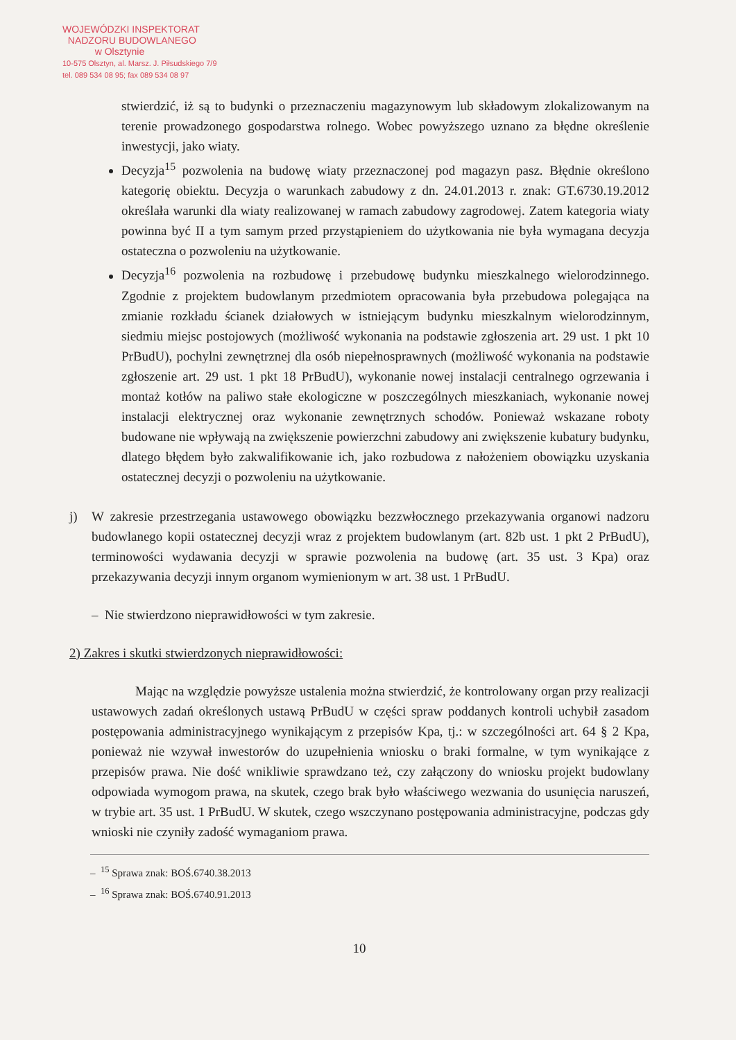WOJEWÓDZKI INSPEKTORAT
NADZORU BUDOWLANEGO
w Olsztynie
10-575 Olsztyn, al. Marsz. J. Piłsudskiego 7/9
tel. 089 534 08 95; fax 089 534 08 97
stwierdzić, iż są to budynki o przeznaczeniu magazynowym lub składowym zlokalizowanym na terenie prowadzonego gospodarstwa rolnego. Wobec powyższego uznano za błędne określenie inwestycji, jako wiaty.
Decyzja<sup>15</sup> pozwolenia na budowę wiaty przeznaczonej pod magazyn pasz. Błędnie określono kategorię obiektu. Decyzja o warunkach zabudowy z dn. 24.01.2013 r. znak: GT.6730.19.2012 określała warunki dla wiaty realizowanej w ramach zabudowy zagrodowej. Zatem kategoria wiaty powinna być II a tym samym przed przystąpieniem do użytkowania nie była wymagana decyzja ostateczna o pozwoleniu na użytkowanie.
Decyzja<sup>16</sup> pozwolenia na rozbudowę i przebudowę budynku mieszkalnego wielorodzinnego. Zgodnie z projektem budowlanym przedmiotem opracowania była przebudowa polegająca na zmianie rozkładu ścianek działowych w istniejącym budynku mieszkalnym wielorodzinnym, siedmiu miejsc postojowych (możliwość wykonania na podstawie zgłoszenia art. 29 ust. 1 pkt 10 PrBudU), pochylni zewnętrznej dla osób niepełnosprawnych (możliwość wykonania na podstawie zgłoszenie art. 29 ust. 1 pkt 18 PrBudU), wykonanie nowej instalacji centralnego ogrzewania i montaż kotłów na paliwo stałe ekologiczne w poszczególnych mieszkaniach, wykonanie nowej instalacji elektrycznej oraz wykonanie zewnętrznych schodów. Ponieważ wskazane roboty budowane nie wpływają na zwiększenie powierzchni zabudowy ani zwiększenie kubatury budynku, dlatego błędem było zakwalifikowanie ich, jako rozbudowa z nałożeniem obowiązku uzyskania ostatecznej decyzji o pozwoleniu na użytkowanie.
j) W zakresie przestrzegania ustawowego obowiązku bezzwłocznego przekazywania organowi nadzoru budowlanego kopii ostatecznej decyzji wraz z projektem budowlanym (art. 82b ust. 1 pkt 2 PrBudU), terminowości wydawania decyzji w sprawie pozwolenia na budowę (art. 35 ust. 3 Kpa) oraz przekazywania decyzji innym organom wymienionym w art. 38 ust. 1 PrBudU.
– Nie stwierdzono nieprawidłowości w tym zakresie.
2) Zakres i skutki stwierdzonych nieprawidłowości:
Mając na względzie powyższe ustalenia można stwierdzić, że kontrolowany organ przy realizacji ustawowych zadań określonych ustawą PrBudU w części spraw poddanych kontroli uchybił zasadom postępowania administracyjnego wynikającym z przepisów Kpa, tj.: w szczególności art. 64 § 2 Kpa, ponieważ nie wzywał inwestorów do uzupełnienia wniosku o braki formalne, w tym wynikające z przepisów prawa. Nie dość wnikliwie sprawdzano też, czy załączony do wniosku projekt budowlany odpowiada wymogom prawa, na skutek, czego brak było właściwego wezwania do usunięcia naruszeń, w trybie art. 35 ust. 1 PrBudU. W skutek, czego wszczynano postępowania administracyjne, podczas gdy wnioski nie czyniły zadość wymaganiom prawa.
– <sup>15</sup> Sprawa znak: BOŚ.6740.38.2013
– <sup>16</sup> Sprawa znak: BOŚ.6740.91.2013
10